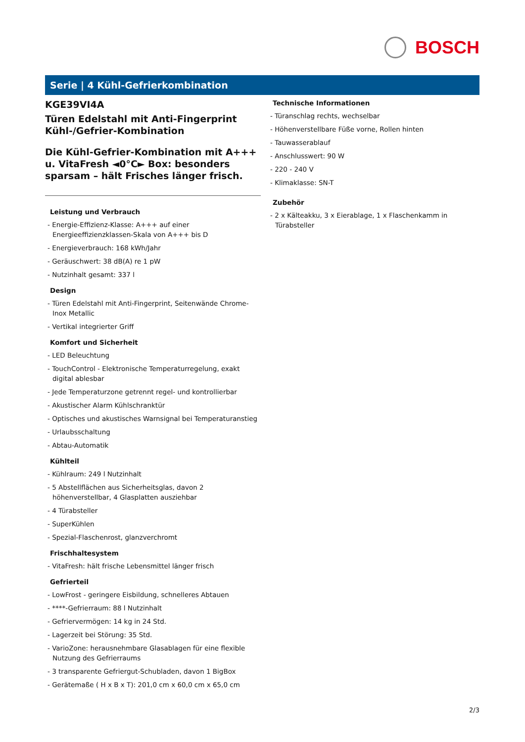BOSCH
Serie | 4 Kühl-Gefrierkombination
KGE39VI4A
Türen Edelstahl mit Anti-Fingerprint
Kühl-/Gefrier-Kombination
Die Kühl-Gefrier-Kombination mit A+++ u. VitaFresh ◄0°C► Box: besonders sparsam – hält Frisches länger frisch.
Leistung und Verbrauch
- Energie-Effizienz-Klasse: A+++ auf einer Energieeffizienzklassen-Skala von A+++ bis D
- Energieverbrauch: 168 kWh/Jahr
- Geräuschwert: 38 dB(A) re 1 pW
- Nutzinhalt gesamt: 337 l
Design
- Türen Edelstahl mit Anti-Fingerprint, Seitenwände Chrome-Inox Metallic
- Vertikal integrierter Griff
Komfort und Sicherheit
- LED Beleuchtung
- TouchControl - Elektronische Temperaturregelung, exakt digital ablesbar
- Jede Temperaturzone getrennt regel- und kontrollierbar
- Akustischer Alarm Kühlschranktür
- Optisches und akustisches Warnsignal bei Temperaturanstieg
- Urlaubsschaltung
- Abtau-Automatik
Kühlteil
- Kühlraum: 249 l Nutzinhalt
- 5 Abstellflächen aus Sicherheitsglas, davon 2 höhenverstellbar, 4 Glasplatten ausziehbar
- 4 Türabsteller
- SuperKühlen
- Spezial-Flaschenrost, glanzverchromt
Frischhaltesystem
- VitaFresh: hält frische Lebensmittel länger frisch
Gefrierteil
- LowFrost - geringere Eisbildung, schnelleres Abtauen
- ****-Gefrierraum: 88 l Nutzinhalt
- Gefriervermögen: 14 kg in 24 Std.
- Lagerzeit bei Störung: 35 Std.
- VarioZone: herausnehmbare Glasablagen für eine flexible Nutzung des Gefrierraums
- 3 transparente Gefriergut-Schubladen, davon 1 BigBox
- Gerätemaße ( H x B x T): 201,0 cm x 60,0 cm x 65,0 cm
Technische Informationen
- Türanschlag rechts, wechselbar
- Höhenverstellbare Füße vorne, Rollen hinten
- Tauwasserablauf
- Anschlusswert: 90 W
- 220 - 240 V
- Klimaklasse: SN-T
Zubehör
- 2 x Kälteakku, 3 x Eierablage, 1 x Flaschenkamm in Türabsteller
2/3